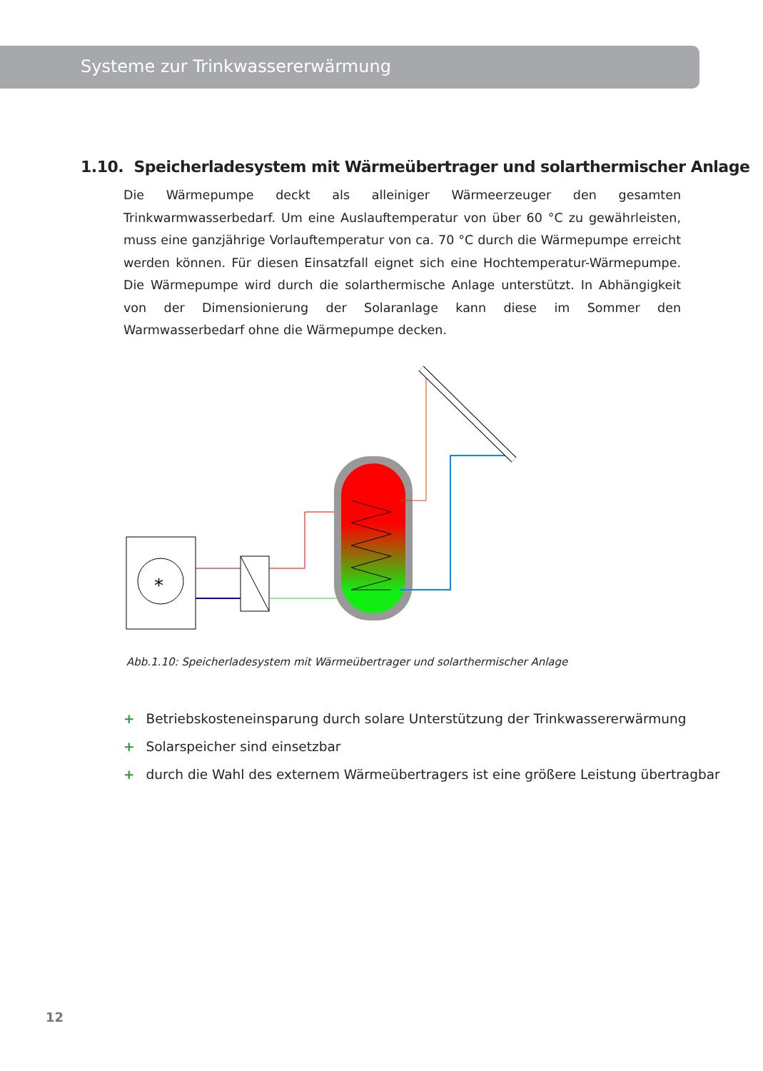Systeme zur Trinkwassererwärmung
1.10. Speicherladesystem mit Wärmeübertrager und solarthermischer Anlage
Die Wärmepumpe deckt als alleiniger Wärmeerzeuger den gesamten Trinkwarmwasserbedarf. Um eine Auslauftemperatur von über 60 °C zu gewährleisten, muss eine ganzjährige Vorlauftemperatur von ca. 70 °C durch die Wärmepumpe erreicht werden können. Für diesen Einsatzfall eignet sich eine Hochtemperatur-Wärmepumpe. Die Wärmepumpe wird durch die solarthermische Anlage unterstützt. In Abhängigkeit von der Dimensionierung der Solaranlage kann diese im Sommer den Warmwasserbedarf ohne die Wärmepumpe decken.
*
Abb.1.10: Speicherladesystem mit Wärmeübertrager und solarthermischer Anlage
+ Betriebskosteneinsparung durch solare Unterstützung der Trinkwassererwärmung
+ Solarspeicher sind einsetzbar
+ durch die Wahl des externem Wärmeübertragers ist eine größere Leistung übertragbar
12